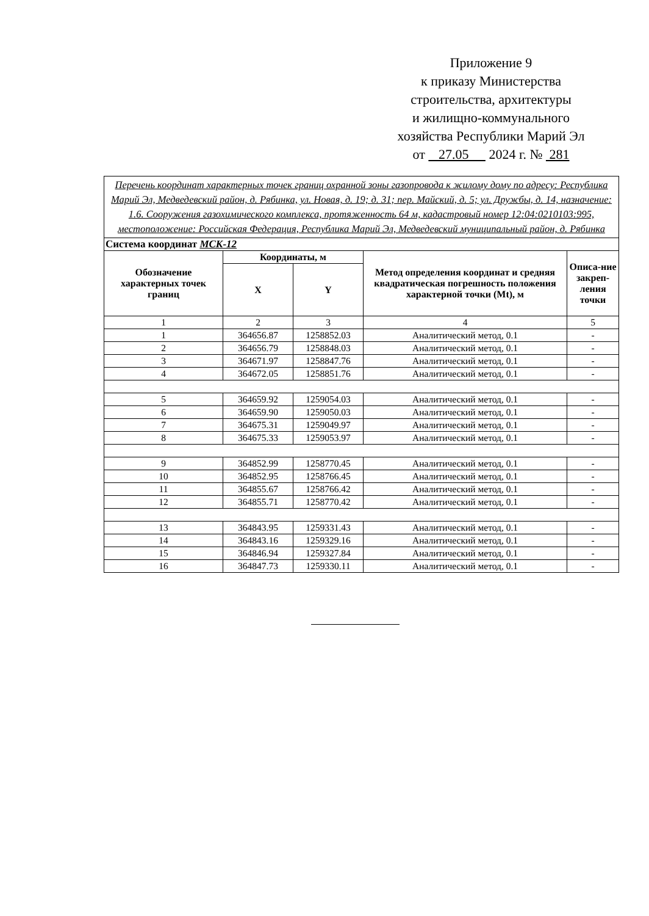Приложение 9
к приказу Министерства
строительства, архитектуры
и жилищно-коммунального
хозяйства Республики Марий Эл
от 27.05 2024 г. № 281
| Перечень координат характерных точек границ охранной зоны газопровода к жилому дому по адресу: Республика Марий Эл, Медведевский район, д. Рябинка, ул. Новая, д. 19; д. 31; пер. Майский, д. 5; ул. Дружбы, д. 14, назначение: 1.6. Сооружения газохимического комплекса, протяженность 64 м, кадастровый номер 12:04:0210103:995, местоположение: Российская Федерация, Республика Марий Эл, Медведевский муниципальный район, д. Рябинка | | | | |
| Система координат МСК-12 | | | | |
| Обозначение характерных точек границ | Координаты, м | | Метод определения координат и средняя квадратическая погрешность положения характерной точки (Mt), м | Описа-ние закреп-ления точки |
| | X | Y | | |
| 1 | 2 | 3 | 4 | 5 |
| 1 | 364656.87 | 1258852.03 | Аналитический метод, 0.1 | - |
| 2 | 364656.79 | 1258848.03 | Аналитический метод, 0.1 | - |
| 3 | 364671.97 | 1258847.76 | Аналитический метод, 0.1 | - |
| 4 | 364672.05 | 1258851.76 | Аналитический метод, 0.1 | - |
| 5 | 364659.92 | 1259054.03 | Аналитический метод, 0.1 | - |
| 6 | 364659.90 | 1259050.03 | Аналитический метод, 0.1 | - |
| 7 | 364675.31 | 1259049.97 | Аналитический метод, 0.1 | - |
| 8 | 364675.33 | 1259053.97 | Аналитический метод, 0.1 | - |
| 9 | 364852.99 | 1258770.45 | Аналитический метод, 0.1 | - |
| 10 | 364852.95 | 1258766.45 | Аналитический метод, 0.1 | - |
| 11 | 364855.67 | 1258766.42 | Аналитический метод, 0.1 | - |
| 12 | 364855.71 | 1258770.42 | Аналитический метод, 0.1 | - |
| 13 | 364843.95 | 1259331.43 | Аналитический метод, 0.1 | - |
| 14 | 364843.16 | 1259329.16 | Аналитический метод, 0.1 | - |
| 15 | 364846.94 | 1259327.84 | Аналитический метод, 0.1 | - |
| 16 | 364847.73 | 1259330.11 | Аналитический метод, 0.1 | - |